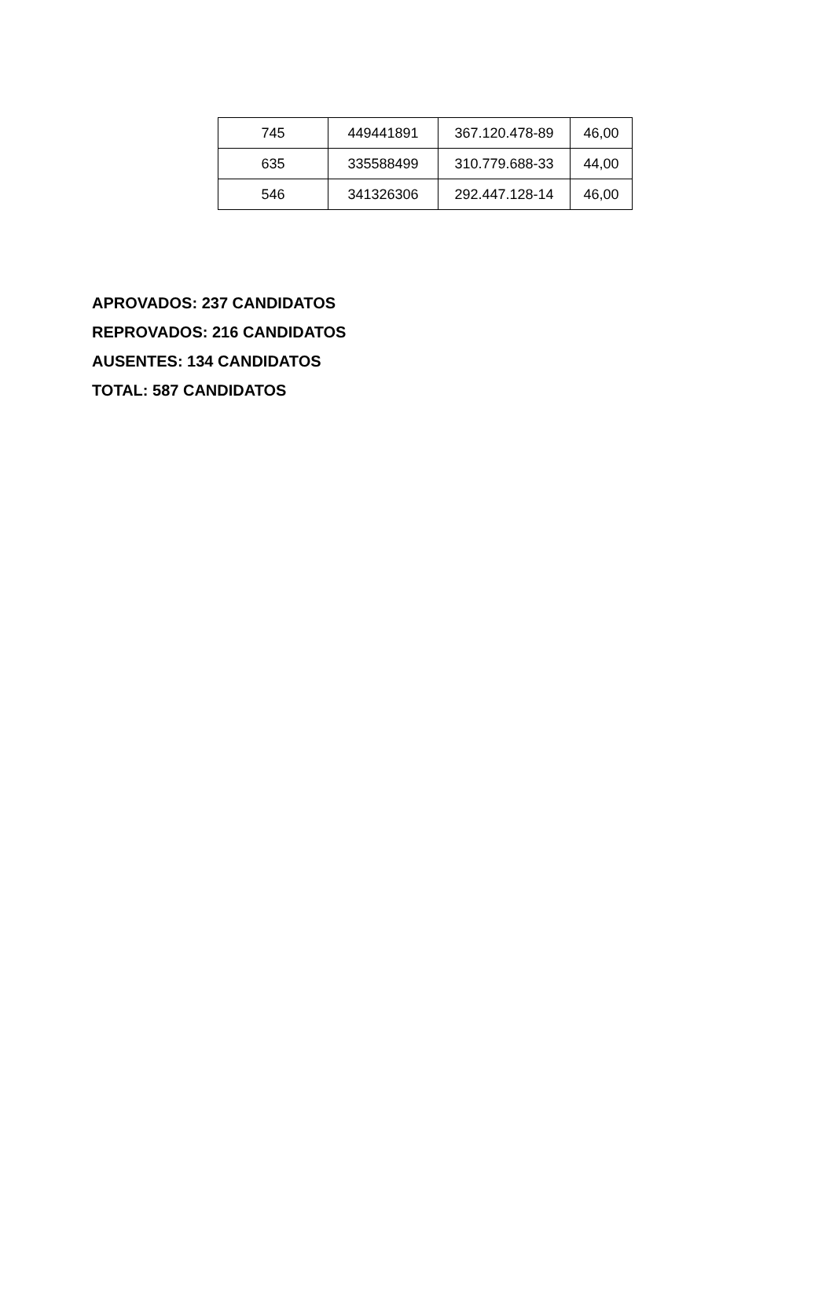| 745 | 449441891 | 367.120.478-89 | 46,00 |
| 635 | 335588499 | 310.779.688-33 | 44,00 |
| 546 | 341326306 | 292.447.128-14 | 46,00 |
APROVADOS: 237 CANDIDATOS
REPROVADOS: 216 CANDIDATOS
AUSENTES: 134 CANDIDATOS
TOTAL: 587 CANDIDATOS